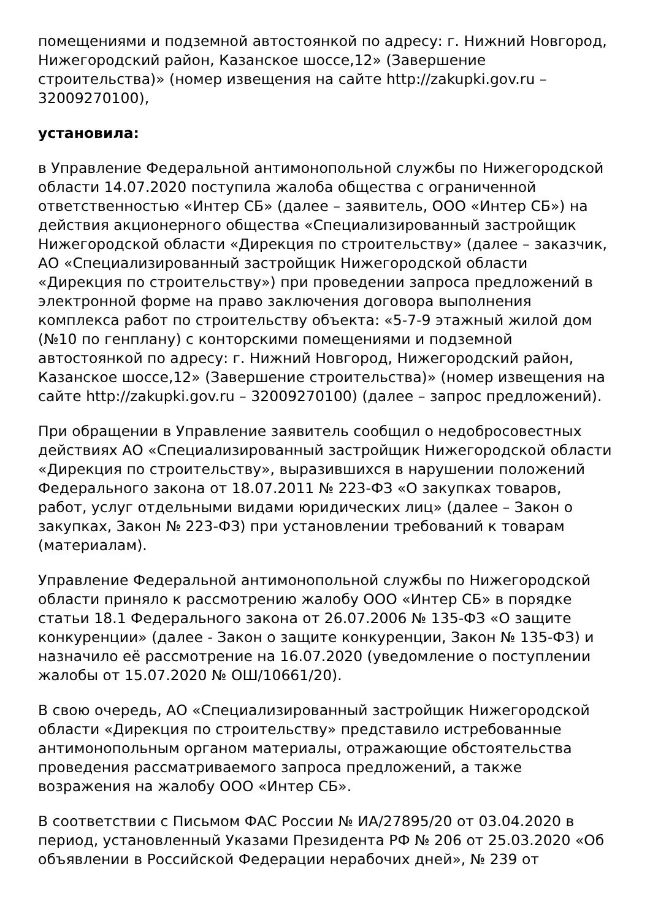помещениями и подземной автостоянкой по адресу: г. Нижний Новгород, Нижегородский район, Казанское шоссе,12» (Завершение строительства)» (номер извещения на сайте http://zakupki.gov.ru – 32009270100),
установила:
в Управление Федеральной антимонопольной службы по Нижегородской области 14.07.2020 поступила жалоба общества с ограниченной ответственностью «Интер СБ» (далее – заявитель, ООО «Интер СБ») на действия акционерного общества «Специализированный застройщик Нижегородской области «Дирекция по строительству» (далее – заказчик, АО «Специализированный застройщик Нижегородской области «Дирекция по строительству») при проведении запроса предложений в электронной форме на право заключения договора выполнения комплекса работ по строительству объекта: «5-7-9 этажный жилой дом (№10 по генплану) с конторскими помещениями и подземной автостоянкой по адресу: г. Нижний Новгород, Нижегородский район, Казанское шоссе,12» (Завершение строительства)» (номер извещения на сайте http://zakupki.gov.ru – 32009270100) (далее – запрос предложений).
При обращении в Управление заявитель сообщил о недобросовестных действиях АО «Специализированный застройщик Нижегородской области «Дирекция по строительству», выразившихся в нарушении положений Федерального закона от 18.07.2011 № 223-ФЗ «О закупках товаров, работ, услуг отдельными видами юридических лиц» (далее – Закон о закупках, Закон № 223-ФЗ) при установлении требований к товарам (материалам).
Управление Федеральной антимонопольной службы по Нижегородской области приняло к рассмотрению жалобу ООО «Интер СБ» в порядке статьи 18.1 Федерального закона от 26.07.2006 № 135-ФЗ «О защите конкуренции» (далее - Закон о защите конкуренции, Закон № 135-ФЗ) и назначило её рассмотрение на 16.07.2020 (уведомление о поступлении жалобы от 15.07.2020 № ОШ/10661/20).
В свою очередь, АО «Специализированный застройщик Нижегородской области «Дирекция по строительству» представило истребованные антимонопольным органом материалы, отражающие обстоятельства проведения рассматриваемого запроса предложений, а также возражения на жалобу ООО «Интер СБ».
В соответствии с Письмом ФАС России № ИА/27895/20 от 03.04.2020 в период, установленный Указами Президента РФ № 206 от 25.03.2020 «Об объявлении в Российской Федерации нерабочих дней», № 239 от